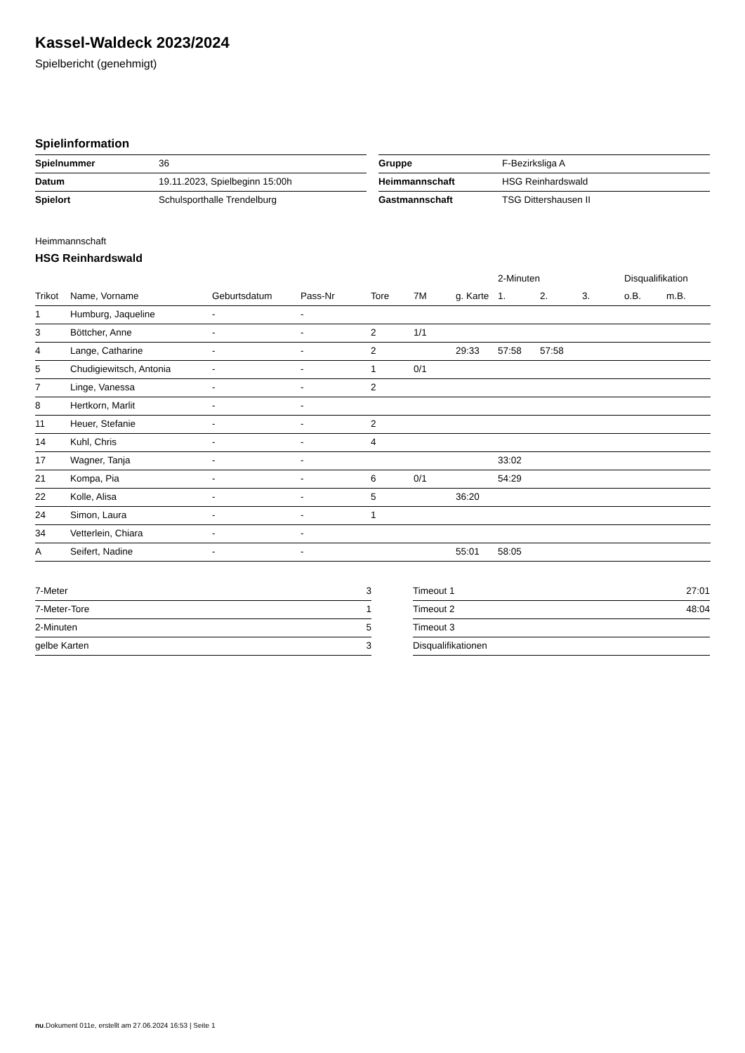Kassel-Waldeck 2023/2024
Spielbericht (genehmigt)
Spielinformation
| Spielnummer | 36 |
| Datum | 19.11.2023, Spielbeginn 15:00h |
| Spielort | Schulsporthalle Trendelburg |
| Gruppe | F-Bezirksliga A |
| Heimmannschaft | HSG Reinhardswald |
| Gastmannschaft | TSG Dittershausen II |
Heimmannschaft
HSG Reinhardswald
| | | | | | | | 2-Minuten | | | Disqualifikation | |
| --- | --- | --- | --- | --- | --- | --- | --- | --- | --- | --- | --- |
| Trikot | Name, Vorname | Geburtsdatum | Pass-Nr | Tore | 7M | g. Karte | 1. | 2. | 3. | o.B. | m.B. |
| 1 | Humburg, Jaqueline | - | - | | | | | | | | |
| 3 | Böttcher, Anne | - | - | 2 | 1/1 | | | | | | |
| 4 | Lange, Catharine | - | - | 2 | | 29:33 | 57:58 | 57:58 | | | |
| 5 | Chudigiewitsch, Antonia | - | - | 1 | 0/1 | | | | | | |
| 7 | Linge, Vanessa | - | - | 2 | | | | | | | |
| 8 | Hertkorn, Marlit | - | - | | | | | | | | |
| 11 | Heuer, Stefanie | - | - | 2 | | | | | | | |
| 14 | Kuhl, Chris | - | - | 4 | | | | | | | |
| 17 | Wagner, Tanja | - | - | | | | 33:02 | | | | |
| 21 | Kompa, Pia | - | - | 6 | 0/1 | | 54:29 | | | | |
| 22 | Kolle, Alisa | - | - | 5 | | 36:20 | | | | | |
| 24 | Simon, Laura | - | - | 1 | | | | | | | |
| 34 | Vetterlein, Chiara | - | - | | | | | | | | |
| A | Seifert, Nadine | - | - | | | 55:01 | 58:05 | | | | |
| 7-Meter | 3 |
| 7-Meter-Tore | 1 |
| 2-Minuten | 5 |
| gelbe Karten | 3 |
| Timeout 1 | 27:01 |
| Timeout 2 | 48:04 |
| Timeout 3 | |
| Disqualifikationen | |
nu.Dokument 011e, erstellt am 27.06.2024 16:53 | Seite 1